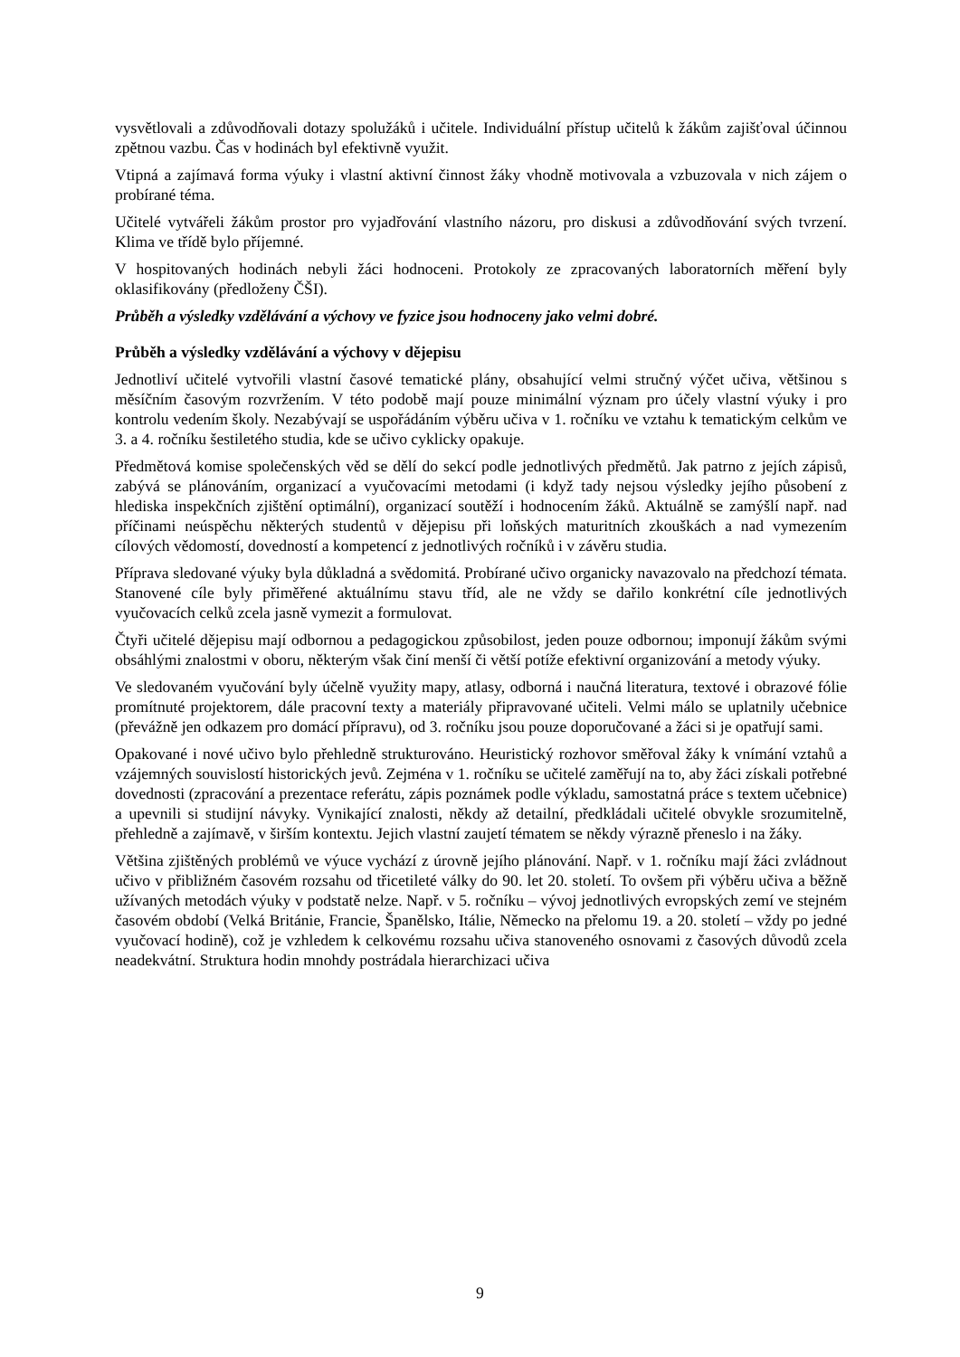vysvětlovali a zdůvodňovali dotazy spolužáků i učitele. Individuální přístup učitelů k žákům zajišťoval účinnou zpětnou vazbu. Čas v hodinách byl efektivně využit.
Vtipná a zajímavá forma výuky i vlastní aktivní činnost žáky vhodně motivovala a vzbuzovala v nich zájem o probírané téma.
Učitelé vytvářeli žákům prostor pro vyjadřování vlastního názoru, pro diskusi a zdůvodňování svých tvrzení. Klima ve třídě bylo příjemné.
V hospitovaných hodinách nebyli žáci hodnoceni. Protokoly ze zpracovaných laboratorních měření byly oklasifikovány (předloženy ČŠI).
Průběh a výsledky vzdělávání a výchovy ve fyzice jsou hodnoceny jako velmi dobré.
Průběh a výsledky vzdělávání a výchovy v dějepisu
Jednotliví učitelé vytvořili vlastní časové tematické plány, obsahující velmi stručný výčet učiva, většinou s měsíčním časovým rozvržením. V této podobě mají pouze minimální význam pro účely vlastní výuky i pro kontrolu vedením školy. Nezabývají se uspořádáním výběru učiva v 1. ročníku ve vztahu k tematickým celkům ve 3. a 4. ročníku šestiletého studia, kde se učivo cyklicky opakuje.
Předmětová komise společenských věd se dělí do sekcí podle jednotlivých předmětů. Jak patrno z jejích zápisů, zabývá se plánováním, organizací a vyučovacími metodami (i když tady nejsou výsledky jejího působení z hlediska inspekčních zjištění optimální), organizací soutěží i hodnocením žáků. Aktuálně se zamýšlí např. nad příčinami neúspěchu některých studentů v dějepisu při loňských maturitních zkouškách a nad vymezením cílových vědomostí, dovedností a kompetencí z jednotlivých ročníků i v závěru studia.
Příprava sledované výuky byla důkladná a svědomitá. Probírané učivo organicky navazovalo na předchozí témata. Stanovené cíle byly přiměřené aktuálnímu stavu tříd, ale ne vždy se dařilo konkrétní cíle jednotlivých vyučovacích celků zcela jasně vymezit a formulovat.
Čtyři učitelé dějepisu mají odbornou a pedagogickou způsobilost, jeden pouze odbornou; imponují žákům svými obsáhlými znalostmi v oboru, některým však činí menší či větší potíže efektivní organizování a metody výuky.
Ve sledovaném vyučování byly účelně využity mapy, atlasy, odborná i naučná literatura, textové i obrazové fólie promítnuté projektorem, dále pracovní texty a materiály připravované učiteli. Velmi málo se uplatnily učebnice (převážně jen odkazem pro domácí přípravu), od 3. ročníku jsou pouze doporučované a žáci si je opatřují sami.
Opakované i nové učivo bylo přehledně strukturováno. Heuristický rozhovor směřoval žáky k vnímání vztahů a vzájemných souvislostí historických jevů. Zejména v 1. ročníku se učitelé zaměřují na to, aby žáci získali potřebné dovednosti (zpracování a prezentace referátu, zápis poznámek podle výkladu, samostatná práce s textem učebnice) a upevnili si studijní návyky. Vynikající znalosti, někdy až detailní, předkládali učitelé obvykle srozumitelně, přehledně a zajímavě, v širším kontextu. Jejich vlastní zaujetí tématem se někdy výrazně přeneslo i na žáky.
Většina zjištěných problémů ve výuce vychází z úrovně jejího plánování. Např. v 1. ročníku mají žáci zvládnout učivo v přibližném časovém rozsahu od třicetileté války do 90. let 20. století. To ovšem při výběru učiva a běžně užívaných metodách výuky v podstatě nelze. Např. v 5. ročníku – vývoj jednotlivých evropských zemí ve stejném časovém období (Velká Británie, Francie, Španělsko, Itálie, Německo na přelomu 19. a 20. století – vždy po jedné vyučovací hodině), což je vzhledem k celkovému rozsahu učiva stanoveného osnovami z časových důvodů zcela neadekvátní. Struktura hodin mnohdy postrádala hierarchizaci učiva
9